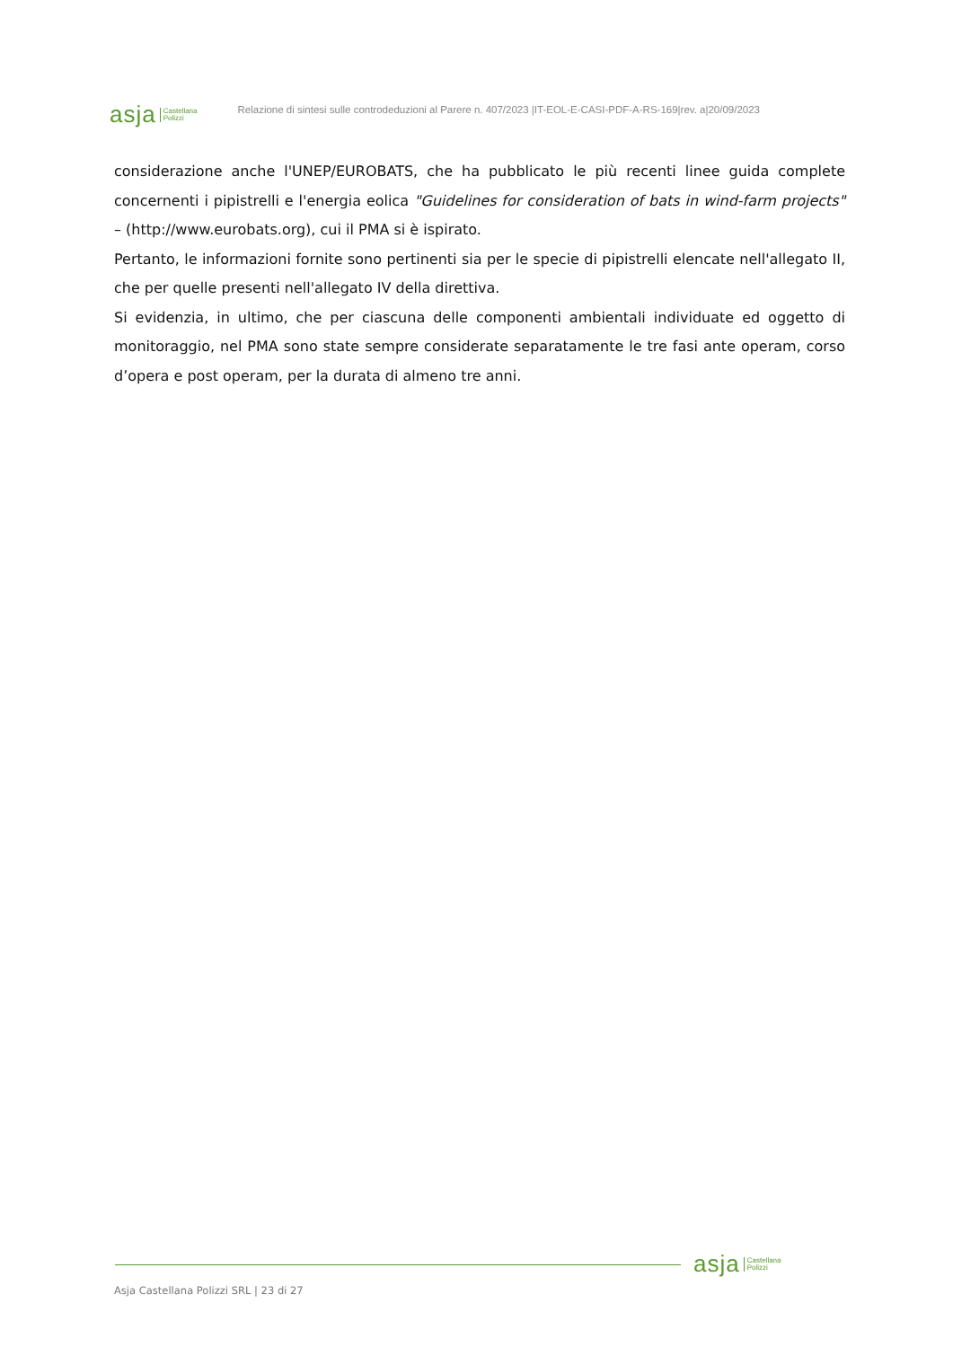asja Castellana
Polizzi
Relazione di sintesi sulle controdeduzioni al Parere n. 407/2023 |IT-EOL-E-CASI-PDF-A-RS-169|rev. a|20/09/2023
considerazione anche l'UNEP/EUROBATS, che ha pubblicato le più recenti linee guida complete concernenti i pipistrelli e l'energia eolica "Guidelines for consideration of bats in wind-farm projects" – (http://www.eurobats.org), cui il PMA si è ispirato.
Pertanto, le informazioni fornite sono pertinenti sia per le specie di pipistrelli elencate nell'allegato II, che per quelle presenti nell'allegato IV della direttiva.
Si evidenzia, in ultimo, che per ciascuna delle componenti ambientali individuate ed oggetto di monitoraggio, nel PMA sono state sempre considerate separatamente le tre fasi ante operam, corso d’opera e post operam, per la durata di almeno tre anni.
asja Castellana
Polizzi
Asja Castellana Polizzi SRL | 23 di 27